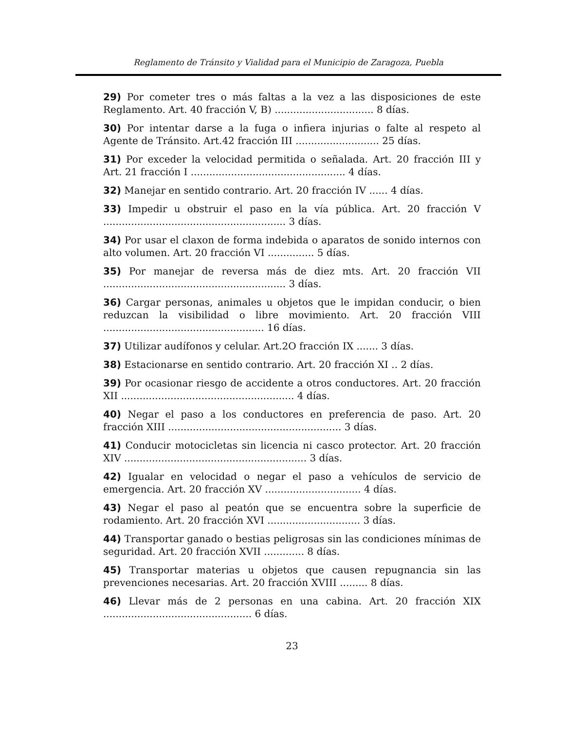Reglamento de Tránsito y Vialidad para el Municipio de Zaragoza, Puebla
29) Por cometer tres o más faltas a la vez a las disposiciones de este Reglamento. Art. 40 fracción V, B) ................................ 8 días.
30) Por intentar darse a la fuga o infiera injurias o falte al respeto al Agente de Tránsito. Art.42 fracción III ........................... 25 días.
31) Por exceder la velocidad permitida o señalada. Art. 20 fracción III y Art. 21 fracción I .................................................. 4 días.
32) Manejar en sentido contrario. Art. 20 fracción IV ...... 4 días.
33) Impedir u obstruir el paso en la vía pública. Art. 20 fracción V ........................................................... 3 días.
34) Por usar el claxon de forma indebida o aparatos de sonido internos con alto volumen. Art. 20 fracción VI ............... 5 días.
35) Por manejar de reversa más de diez mts. Art. 20 fracción VII ........................................................... 3 días.
36) Cargar personas, animales u objetos que le impidan conducir, o bien reduzcan la visibilidad o libre movimiento. Art. 20 fracción VIII .................................................... 16 días.
37) Utilizar audífonos y celular. Art.2O fracción IX ....... 3 días.
38) Estacionarse en sentido contrario. Art. 20 fracción XI .. 2 días.
39) Por ocasionar riesgo de accidente a otros conductores. Art. 20 fracción XII ........................................................ 4 días.
40) Negar el paso a los conductores en preferencia de paso. Art. 20 fracción XIII ........................................................ 3 días.
41) Conducir motocicletas sin licencia ni casco protector. Art. 20 fracción XIV ........................................................... 3 días.
42) Igualar en velocidad o negar el paso a vehículos de servicio de emergencia. Art. 20 fracción XV ............................... 4 días.
43) Negar el paso al peatón que se encuentra sobre la superficie de rodamiento. Art. 20 fracción XVI .............................. 3 días.
44) Transportar ganado o bestias peligrosas sin las condiciones mínimas de seguridad. Art. 20 fracción XVII ............. 8 días.
45) Transportar materias u objetos que causen repugnancia sin las prevenciones necesarias. Art. 20 fracción XVIII ......... 8 días.
46) Llevar más de 2 personas en una cabina. Art. 20 fracción XIX ................................................ 6 días.
23